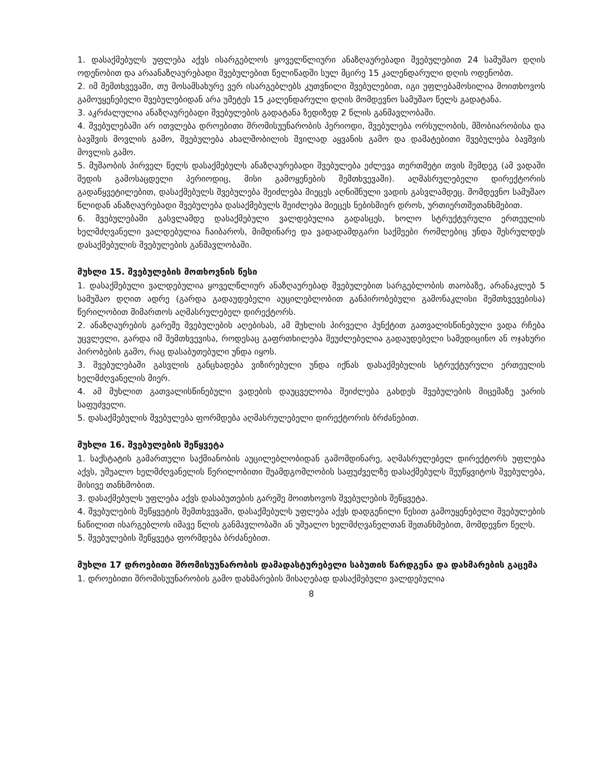1. დასაქმებულს უფლება აქვს ისარგებლოს ყოველწლიური ანაზღაურებადი შვებულებით 24 სამუშაო დღის ოდენობით და არაანაზღაურებადი შვებულებით წელიწადში სულ მცირე 15 კალენდარული დღის ოდენობთ.
2. იმ შემთხვევაში, თუ მოსამსახურე ვერ ისარგებლებს კუთვნილი შვებულებით, იგი უფლებამოსილია მოითხოვოს გამოუყენებელი შვებულებიდან არა უმეტეს 15 კალენდარული დღის მომდევნო სამუშაო წელს გადატანა.
3. აკრძალულია ანაზღაურებადი შვებულების გადატანა ზედიზედ 2 წლის განმავლობაში.
4. შვებულებაში არ ითვლება დროებითი შრომისუუნარობის პერიოდი, შვებულება ორსულობის, მშობიარობისა და ბავშვის მოვლის გამო, შვებულება ახალშობილის შვილად აყვანის გამო და დამატებითი შვებულება ბავშვის მოვლის გამო.
5. მუშაობის პირველ წელს დასაქმებულს ანაზღაურებადი შვებულება ეძლევა თერთმეტი თვის შემდეგ (ამ ვადაში შედის გამოსაცდელი პერიოდიც, მისი გამოყენების შემთხვევაში). აღმასრულებელი დირექტორის გადაწყვეტილებით, დასაქმებულს შვებულება შეიძლება მიეცეს აღნიშნული ვადის გასვლამდეც. მომდევნო სამუშაო წლიდან ანაზღაურებადი შვებულება დასაქმებულს შეიძლება მიეცეს ნებისმიერ დროს, ურთიერთშეთანხმებით.
6. შვებულებაში გასვლამდე დასაქმებული ვალდებულია გადასცეს, ხოლო სტრუქტურული ერთეულის ხელმძღვანელი ვალდებულია ჩაიბაროს, მიმდინარე და ვადადამდგარი საქმეები რომლებიც უნდა შესრულდეს დასაქმებულის შვებულების განმავლობაში.
მუხლი 15. შვებულების მოთხოვნის წესი
1. დასაქმებული ვალდებულია ყოველწლიურ ანაზღაურებად შვებულებით სარგებლობის თაობაზე, არანაკლებ 5 სამუშაო დღით ადრე (გარდა გადაუდებელი აუცილებლობით განპირობებული გამონაკლისი შემთხვევებისა) წერილობით მიმართოს აღმასრულებელ დირექტორს.
2. ანაზღაურების გარეშე შვებულების აღებისას, ამ მუხლის პირველი პუნქტით გათვალისწინებული ვადა რჩება უცვლელი, გარდა იმ შემთხვევისა, როდესაც გაფრთხილება შეუძლებელია გადაუდებელი სამედიცინო ან ოჯახური პირობების გამო, რაც დასაბუთებული უნდა იყოს.
3. შვებულებაში გასვლის განცხადება ვიზირებული უნდა იქნას დასაქმებულის სტრუქტურული ერთეულის ხელმძღვანელის მიერ.
4. ამ მუხლით გათვალისწინებული ვადების დაუცველობა შეიძლება გახდეს შვებულების მიცემაზე უარის საფუძველი.
5. დასაქმებულის შვებულება ფორმდება აღმასრულებელი დირექტორის ბრძანებით.
მუხლი 16. შვებულების შეწყვეტა
1. საქსტატის გამართული საქმიანობის აუცილებლობიდან გამომდინარე, აღმასრულებელ დირექტორს უფლება აქვს, უშუალო ხელმძღვანელის წერილობითი შუამდგომლობის საფუძველზე დასაქმებულს შეუწყვიტოს შვებულება, მისივე თანხმობით.
3. დასაქმებულს უფლება აქვს დასაბუთების გარეშე მოითხოვოს შვებულების შეწყვეტა.
4. შვებულების შეწყვეტის შემთხვევაში, დასაქმებულს უფლება აქვს დადგენილი წესით გამოუყენებელი შვებულების ნაწილით ისარგებლოს იმავე წლის განმავლობაში ან უშუალო ხელმძღვანელთან შეთანხმებით, მომდევნო წელს.
5. შვებულების შეწყვეტა ფორმდება ბრძანებით.
მუხლი 17 დროებითი შრომისუუნარობის დამადასტურებელი საბუთის წარდგენა და დახმარების გაცემა
1. დროებითი შრომისუუნარობის გამო დახმარების მისაღებად დასაქმებული ვალდებულია
8